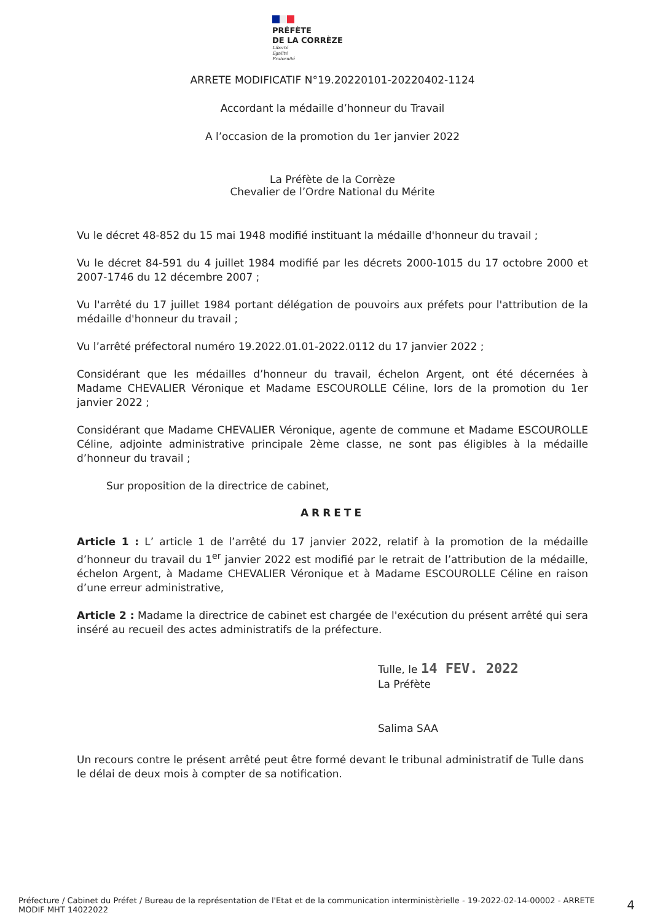PRÉFÈTE
DE LA CORRÈZE
Liberté
Égalité
Fraternité
ARRETE MODIFICATIF N°19.20220101-20220402-1124
Accordant la médaille d’honneur du Travail
A l’occasion de la promotion du 1er janvier 2022
La Préfète de la Corrèze
Chevalier de l’Ordre National du Mérite
Vu le décret 48-852 du 15 mai 1948 modifié instituant la médaille d'honneur du travail ;
Vu le décret 84-591 du 4 juillet 1984 modifié par les décrets 2000-1015 du 17 octobre 2000 et 2007-1746 du 12 décembre 2007 ;
Vu l'arrêté du 17 juillet 1984 portant délégation de pouvoirs aux préfets pour l'attribution de la médaille d'honneur du travail ;
Vu l’arrêté préfectoral numéro 19.2022.01.01-2022.0112 du 17 janvier 2022 ;
Considérant que les médailles d’honneur du travail, échelon Argent, ont été décernées à Madame CHEVALIER Véronique et Madame ESCOUROLLE Céline, lors de la promotion du 1er janvier 2022 ;
Considérant que Madame CHEVALIER Véronique, agente de commune et Madame ESCOUROLLE Céline, adjointe administrative principale 2ème classe, ne sont pas éligibles à la médaille d’honneur du travail ;
Sur proposition de la directrice de cabinet,
ARRETE
Article 1 : L’ article 1 de l’arrêté du 17 janvier 2022, relatif à la promotion de la médaille d’honneur du travail du 1<sup>er</sup> janvier 2022 est modifié par le retrait de l’attribution de la médaille, échelon Argent, à Madame CHEVALIER Véronique et à Madame ESCOUROLLE Céline en raison d’une erreur administrative,
Article 2 : Madame la directrice de cabinet est chargée de l'exécution du présent arrêté qui sera inséré au recueil des actes administratifs de la préfecture.
Tulle, le 14 FEV. 2022
La Préfète
Salima SAA
Un recours contre le présent arrêté peut être formé devant le tribunal administratif de Tulle dans le délai de deux mois à compter de sa notification.
Préfecture / Cabinet du Préfet / Bureau de la représentation de l'Etat et de la communication interministèrielle - 19-2022-02-14-00002 - ARRETE MODIF MHT 14022022
4